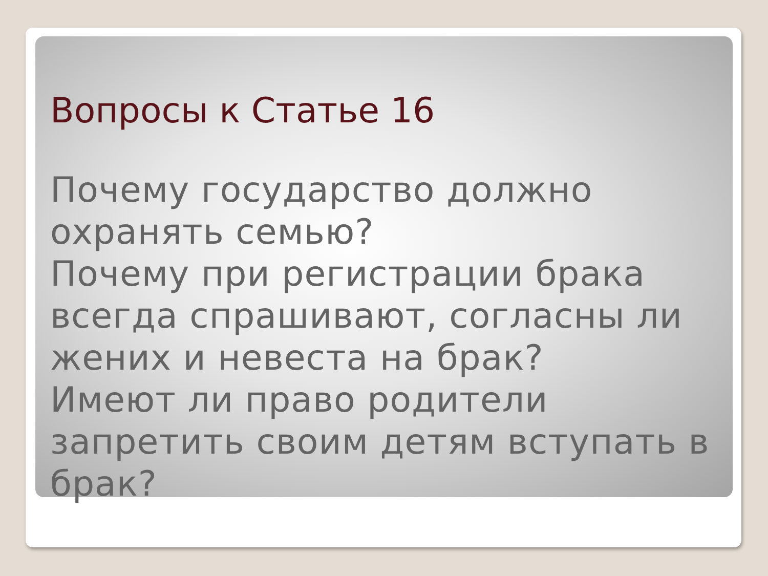Вопросы к Статье 16
Почему государство должно охранять семью?
Почему при регистрации брака всегда спрашивают, согласны ли жених и невеста на брак?
Имеют ли право родители запретить своим детям вступать в брак?